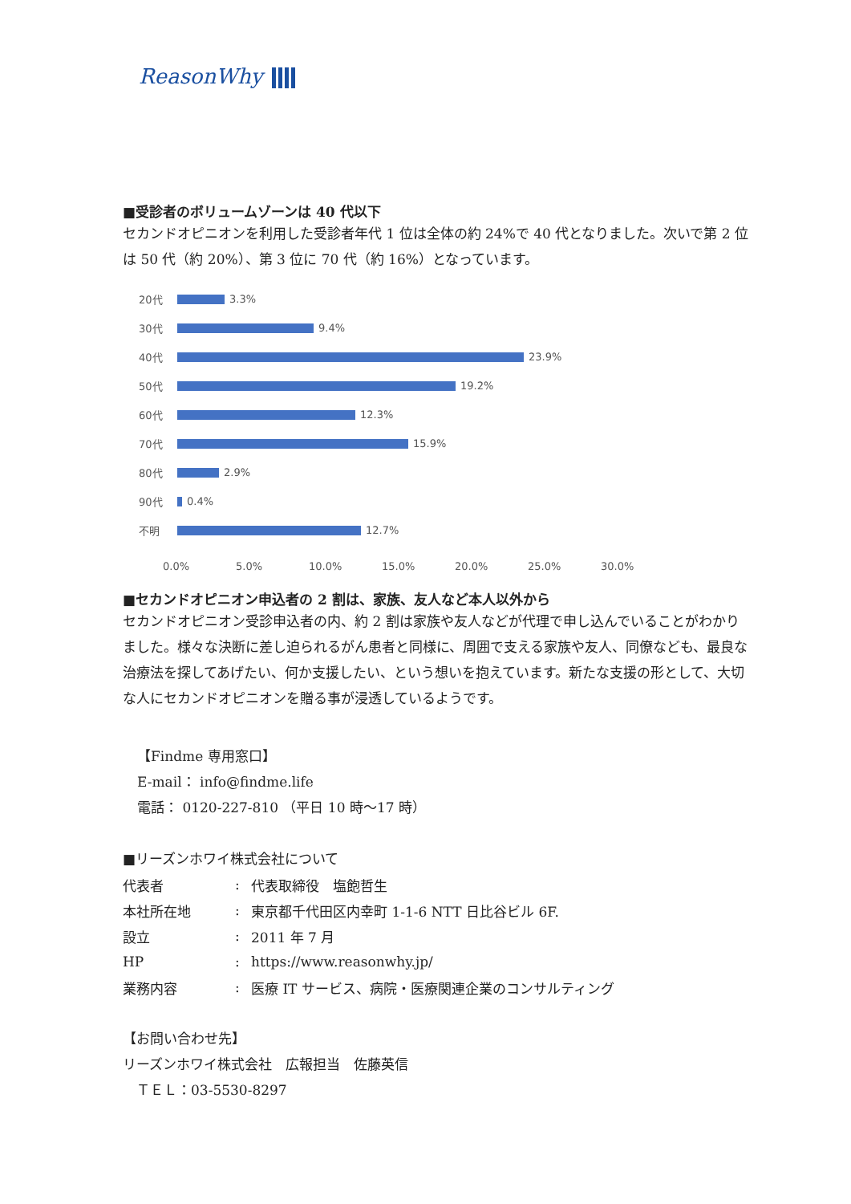ReasonWhy
■受診者のボリュームゾーンは 40 代以下
セカンドオピニオンを利用した受診者年代 1 位は全体の約 24%で 40 代となりました。次いで第 2 位は 50 代（約 20%）、第 3 位に 70 代（約 16%）となっています。
20代 3.3%
30代 9.4%
40代 23.9%
50代 19.2%
60代 12.3%
70代 15.9%
80代 2.9%
90代 0.4%
不明 12.7%
0.0% 5.0% 10.0% 15.0% 20.0% 25.0% 30.0%
■セカンドオピニオン申込者の 2 割は、家族、友人など本人以外から
セカンドオピニオン受診申込者の内、約 2 割は家族や友人などが代理で申し込んでいることがわかりました。様々な決断に差し迫られるがん患者と同様に、周囲で支える家族や友人、同僚なども、最良な治療法を探してあげたい、何か支援したい、という想いを抱えています。新たな支援の形として、大切な人にセカンドオピニオンを贈る事が浸透しているようです。
【Findme 専用窓口】
E-mail： info@findme.life
電話： 0120-227-810 （平日 10 時～17 時）
■リーズンホワイ株式会社について
| 代表者 | : | 代表取締役 塩飽哲生 |
| 本社所在地 | : | 東京都千代田区内幸町 1-1-6 NTT 日比谷ビル 6F. |
| 設立 | : | 2011 年 7 月 |
| HP | : | https://www.reasonwhy.jp/ |
| 業務内容 | : | 医療 IT サービス、病院・医療関連企業のコンサルティング |
【お問い合わせ先】
リーズンホワイ株式会社　広報担当　佐藤英信
　ＴＥＬ：03-5530-8297